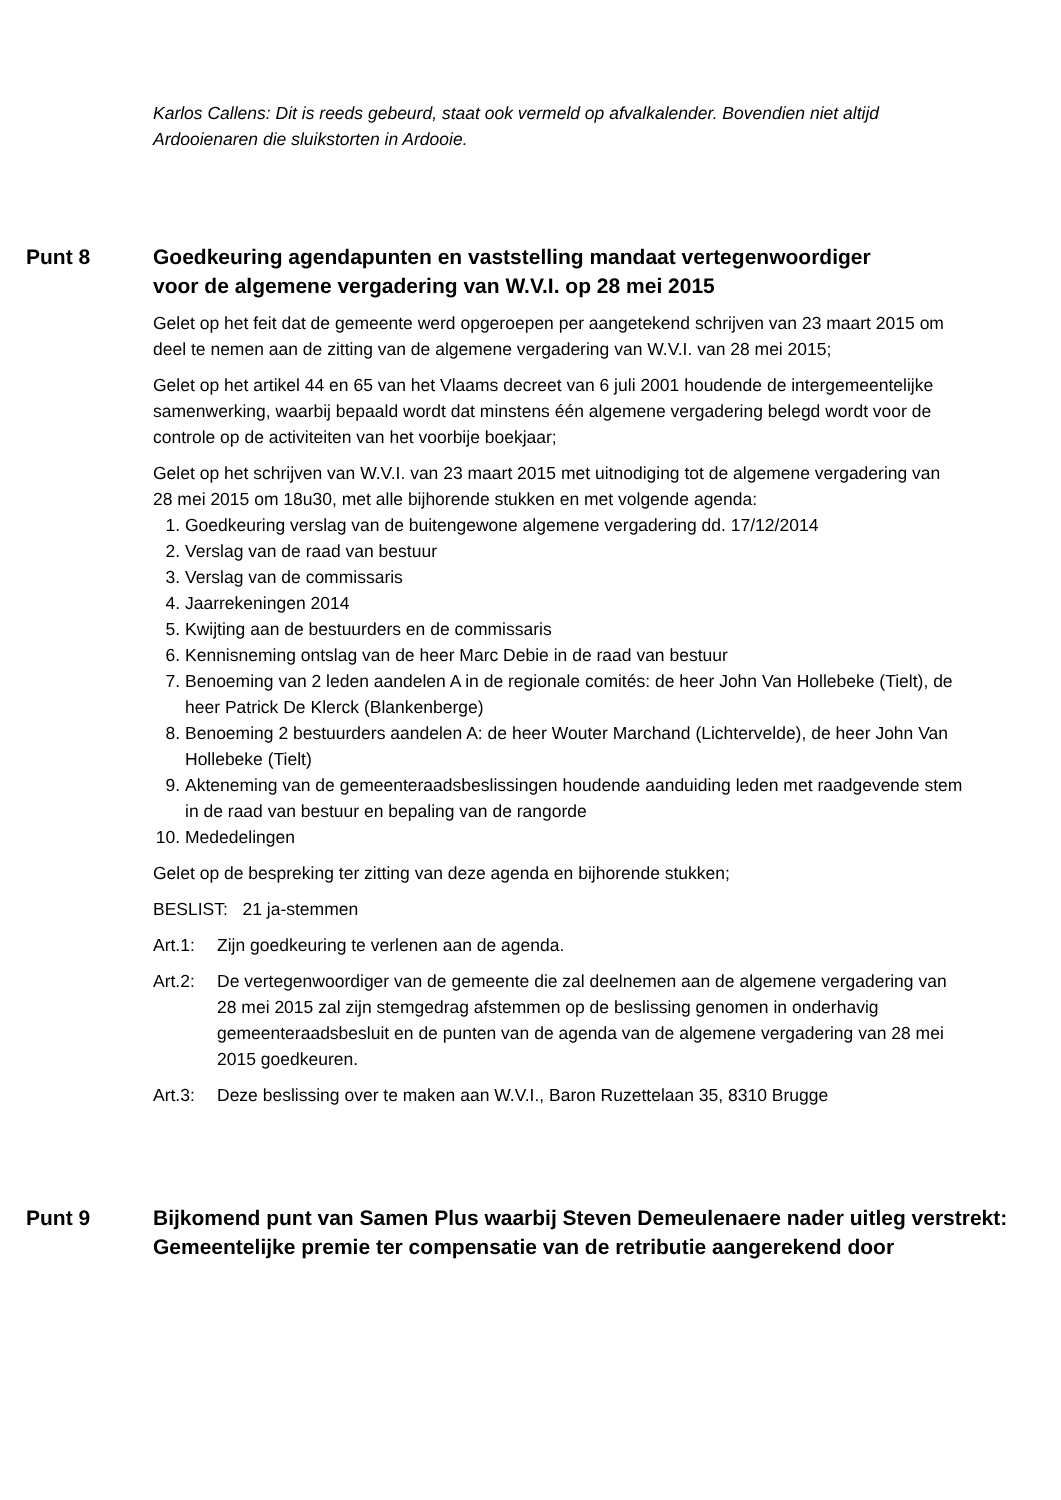Karlos Callens: Dit is reeds gebeurd, staat ook vermeld op afvalkalender. Bovendien niet altijd Ardooienaren die sluikstorten in Ardooie.
Punt 8 Goedkeuring agendapunten en vaststelling mandaat vertegenwoordiger
voor de algemene vergadering van W.V.I. op 28 mei 2015
Gelet op het feit dat de gemeente werd opgeroepen per aangetekend schrijven van 23 maart 2015 om deel te nemen aan de zitting van de algemene vergadering van W.V.I. van 28 mei 2015;
Gelet op het artikel 44 en 65 van het Vlaams decreet van 6 juli 2001 houdende de intergemeentelijke samenwerking, waarbij bepaald wordt dat minstens één algemene vergadering belegd wordt voor de controle op de activiteiten van het voorbije boekjaar;
Gelet op het schrijven van W.V.I. van 23 maart 2015 met uitnodiging tot de algemene vergadering van 28 mei 2015 om 18u30, met alle bijhorende stukken en met volgende agenda:
1. Goedkeuring verslag van de buitengewone algemene vergadering dd. 17/12/2014
2. Verslag van de raad van bestuur
3. Verslag van de commissaris
4. Jaarrekeningen 2014
5. Kwijting aan de bestuurders en de commissaris
6. Kennisneming ontslag van de heer Marc Debie in de raad van bestuur
7. Benoeming van 2 leden aandelen A in de regionale comités: de heer John Van Hollebeke (Tielt), de heer Patrick De Klerck (Blankenberge)
8. Benoeming 2 bestuurders aandelen A: de heer Wouter Marchand (Lichtervelde), de heer John Van Hollebeke (Tielt)
9. Akteneming van de gemeenteraadsbeslissingen houdende aanduiding leden met raadgevende stem in de raad van bestuur en bepaling van de rangorde
10. Mededelingen
Gelet op de bespreking ter zitting van deze agenda en bijhorende stukken;
BESLIST: 21 ja-stemmen
Art.1: Zijn goedkeuring te verlenen aan de agenda.
Art.2: De vertegenwoordiger van de gemeente die zal deelnemen aan de algemene vergadering van 28 mei 2015 zal zijn stemgedrag afstemmen op de beslissing genomen in onderhavig gemeenteraadsbesluit en de punten van de agenda van de algemene vergadering van 28 mei 2015 goedkeuren.
Art.3: Deze beslissing over te maken aan W.V.I., Baron Ruzettelaan 35, 8310 Brugge
Punt 9 Bijkomend punt van Samen Plus waarbij Steven Demeulenaere nader uitleg verstrekt:
Gemeentelijke premie ter compensatie van de retributie aangerekend door